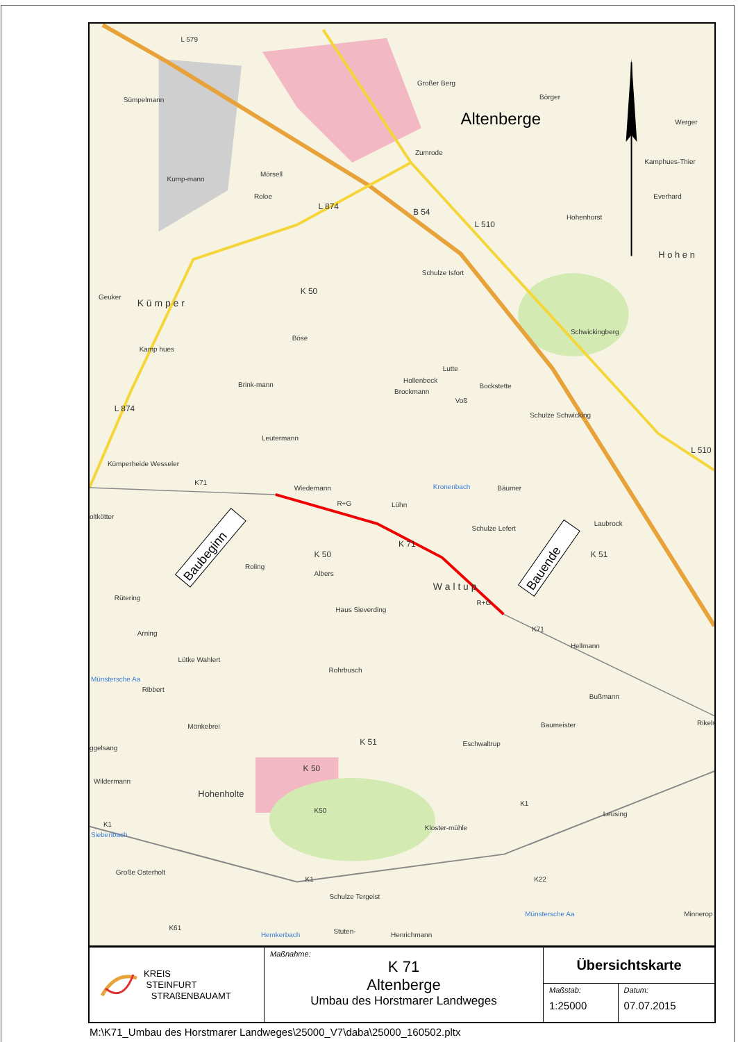L 579
Sümpelmann
Großer Berg
Börger
Werger
Zumrode
Mörsell
Kump-mann
Roloe
L 874
B 54
L 510
Kamphues-Thier
Everhard
Hohenhorst
H o h e n
Schulze Isfort
K 50
Geuker
K ü m p e r
Böse
Schwickingberg
Kamp hues
Lutte
Hollenbeck
Bockstette
Brink-mann
Brockmann
Voß
Schulze Schwicking
L 874
Leutermann
L 510
Kümperheide Wesseler
K71
Wiedemann
Kronenbach
Bäumer
R+G
Lühn
oltkötter
Laubrock
Schulze Lefert
K 71
K 51
K 50
Roling
Albers
W a l t u p
Rütering
Haus Sieverding
R+G
K71
Arning
Hellmann
Lütke Wahlert
Rohrbusch
Ribbert
Bußmann
Baumeister
Mönkebrei
Rikels
K 51
ggelsang
Eschwaltrup
K 50
Wildermann
Hohenholte
K50
K1
Leusing
K1
Kloster-mühle
Siebenbach
Große Osterholt
K1
K22
Schulze Tergeist
Münstersche Aa
Minnerop
K61
Hemkerbach
Stuten-
Henrichmann
Münstersche Aa
Altenberge
Baubeginn
Bauende
| KREIS STEINFURT STRAßENBAUAMT | Maßnahme: K 71 Altenberge Umbau des Horstmarer Landweges | Übersichtskarte | |
| | | Maßstab: 1:25000 | Datum: 07.07.2015 |
M:\K71_Umbau des Horstmarer Landweges\25000_V7\daba\25000_160502.pltx